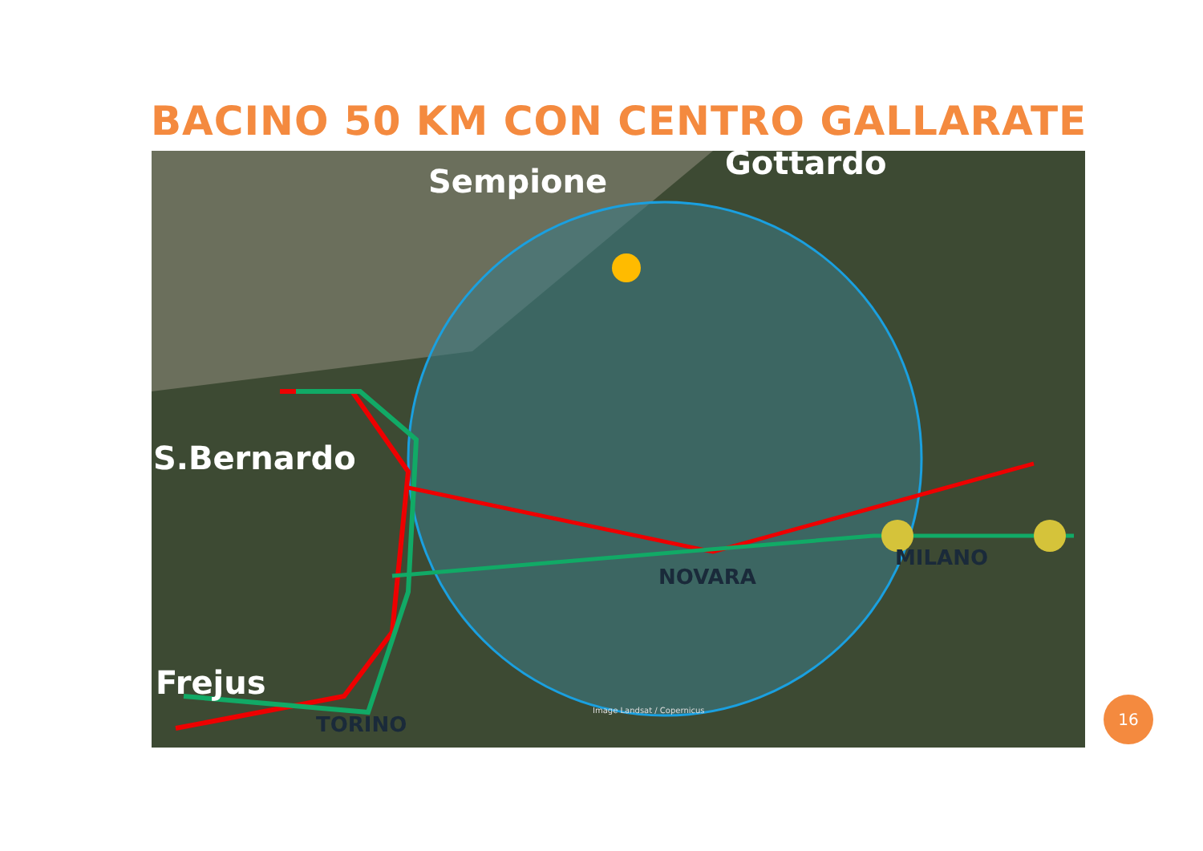BACINO 50 KM CON CENTRO GALLARATE
Sempione Gottardo
S.Bernardo
Frejus
NOVARA
MILANO
TORINO
Image Landsat / Copernicus
16